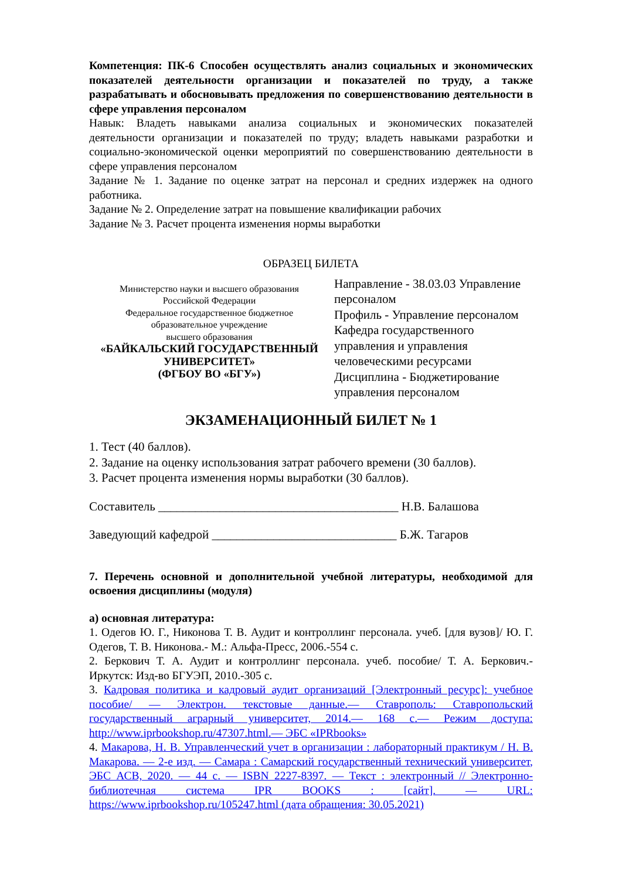Компетенция: ПК-6 Способен осуществлять анализ социальных и экономических показателей деятельности организации и показателей по труду, а также разрабатывать и обосновывать предложения по совершенствованию деятельности в сфере управления персоналом
Навык: Владеть навыками анализа социальных и экономических показателей деятельности организации и показателей по труду; владеть навыками разработки и социально-экономической оценки мероприятий по совершенствованию деятельности в сфере управления персоналом
Задание № 1. Задание по оценке затрат на персонал и средних издержек на одного работника.
Задание № 2. Определение затрат на повышение квалификации рабочих
Задание № 3. Расчет процента изменения нормы выработки
ОБРАЗЕЦ БИЛЕТА
Министерство науки и высшего образования
Российской Федерации
Федеральное государственное бюджетное
образовательное учреждение
высшего образования
«БАЙКАЛЬСКИЙ ГОСУДАРСТВЕННЫЙ УНИВЕРСИТЕТ»
(ФГБОУ ВО «БГУ»)
Направление - 38.03.03 Управление персоналом
Профиль - Управление персоналом
Кафедра государственного управления и управления человеческими ресурсами
Дисциплина - Бюджетирование управления персоналом
ЭКЗАМЕНАЦИОННЫЙ БИЛЕТ № 1
1. Тест (40 баллов).
2. Задание на оценку использования затрат рабочего времени (30 баллов).
3. Расчет процента изменения нормы выработки (30 баллов).
Составитель _______________________________________ Н.В. Балашова
Заведующий кафедрой ______________________________ Б.Ж. Тагаров
7. Перечень основной и дополнительной учебной литературы, необходимой для освоения дисциплины (модуля)
а) основная литература:
1. Одегов Ю. Г., Никонова Т. В. Аудит и контроллинг персонала. учеб. [для вузов]/ Ю. Г. Одегов, Т. В. Никонова.- М.: Альфа-Пресс, 2006.-554 с.
2. Беркович Т. А. Аудит и контроллинг персонала. учеб. пособие/ Т. А. Беркович.- Иркутск: Изд-во БГУЭП, 2010.-305 с.
3. Кадровая политика и кадровый аудит организаций [Электронный ресурс]: учебное пособие/ — Электрон. текстовые данные.— Ставрополь: Ставропольский государственный аграрный университет, 2014.— 168 с.— Режим доступа: http://www.iprbookshop.ru/47307.html.— ЭБС «IPRbooks»
4. Макарова, Н. В. Управленческий учет в организации : лабораторный практикум / Н. В. Макарова. — 2-е изд. — Самара : Самарский государственный технический университет, ЭБС АСВ, 2020. — 44 с. — ISBN 2227-8397. — Текст : электронный // Электронно-библиотечная система IPR BOOKS : [сайт]. — URL: https://www.iprbookshop.ru/105247.html (дата обращения: 30.05.2021)